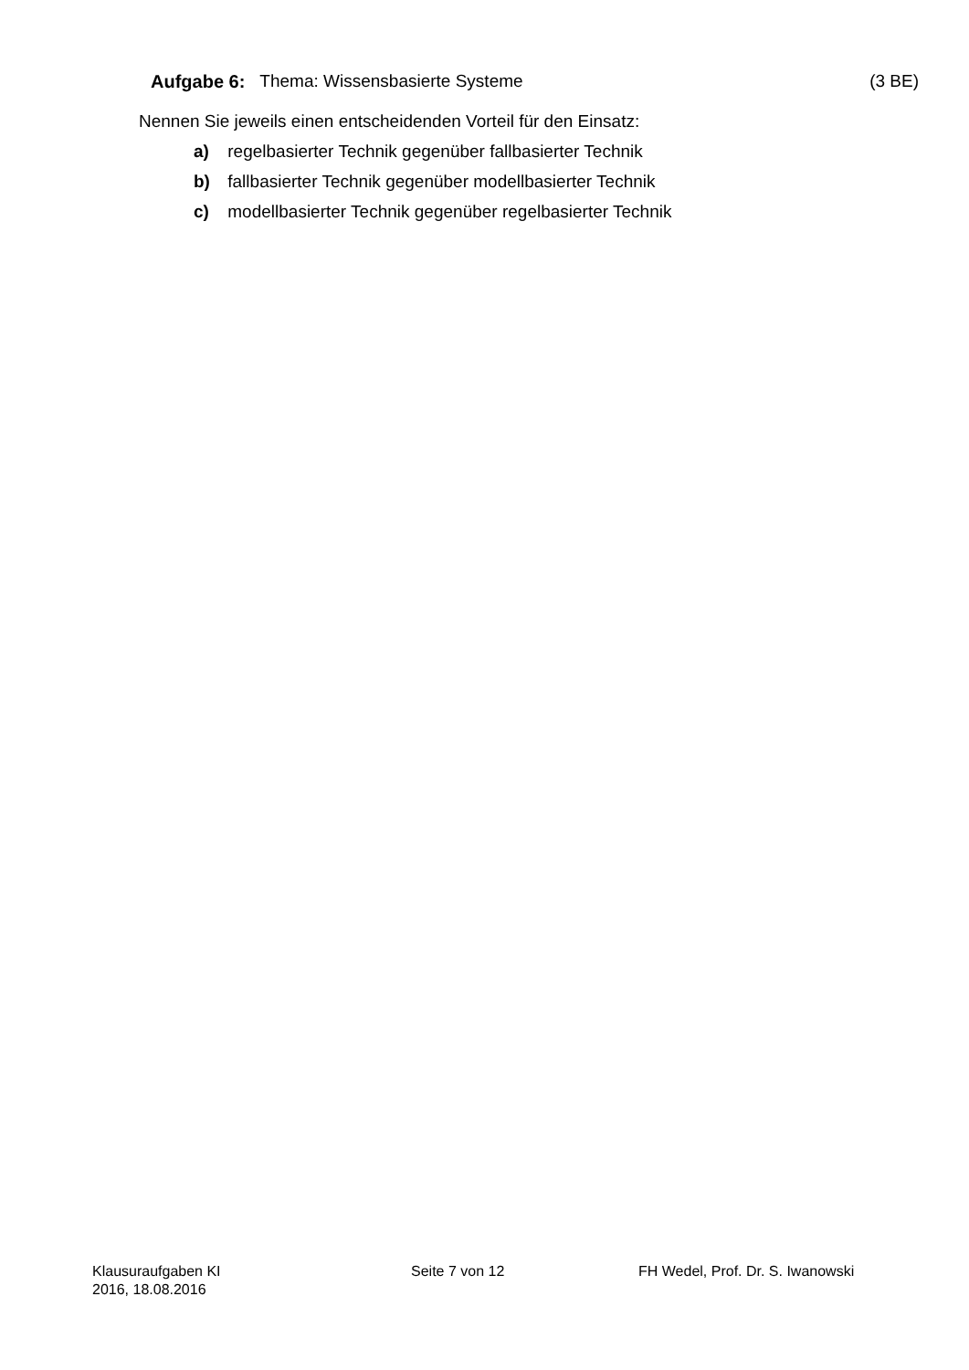Aufgabe 6: Thema: Wissensbasierte Systeme (3 BE)
Nennen Sie jeweils einen entscheidenden Vorteil für den Einsatz:
a) regelbasierter Technik gegenüber fallbasierter Technik
b) fallbasierter Technik gegenüber modellbasierter Technik
c) modellbasierter Technik gegenüber regelbasierter Technik
Klausuraufgaben KI
2016, 18.08.2016
Seite 7 von 12 FH Wedel, Prof. Dr. S. Iwanowski